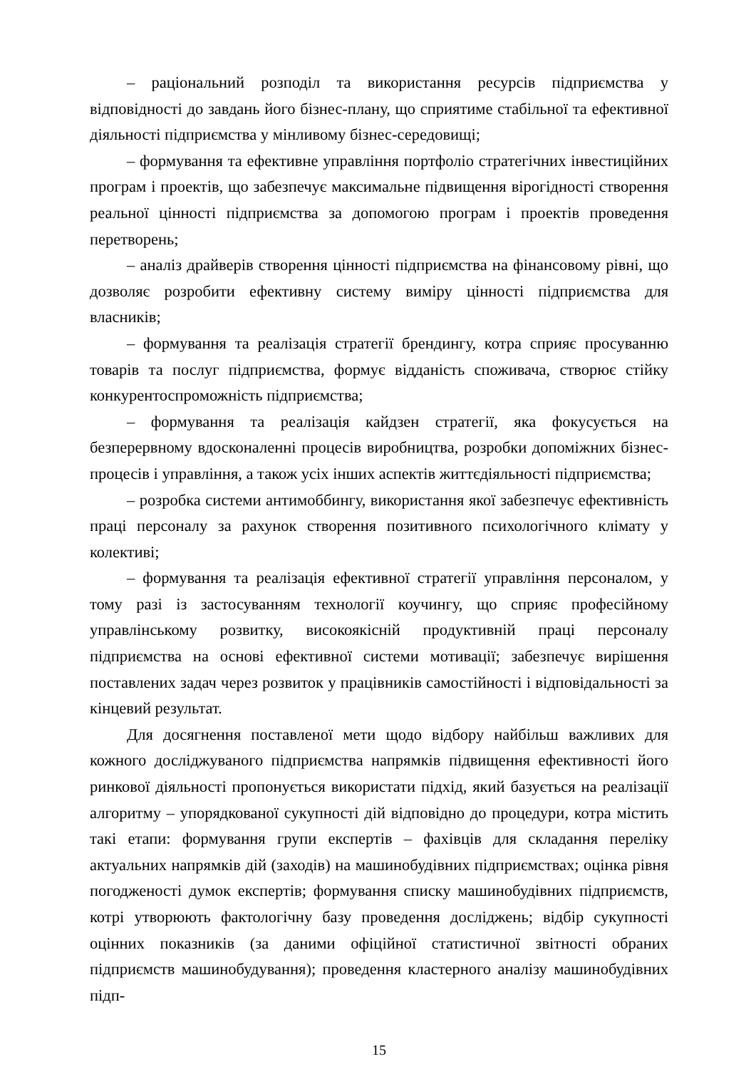– раціональний розподіл та використання ресурсів підприємства у відповідності до завдань його бізнес-плану, що сприятиме стабільної та ефективної діяльності підприємства у мінливому бізнес-середовищі;
– формування та ефективне управління портфоліо стратегічних інвестиційних програм і проектів, що забезпечує максимальне підвищення вірогідності створення реальної цінності підприємства за допомогою програм і проектів проведення перетворень;
– аналіз драйверів створення цінності підприємства на фінансовому рівні, що дозволяє розробити ефективну систему виміру цінності підприємства для власників;
– формування та реалізація стратегії брендингу, котра сприяє просуванню товарів та послуг підприємства, формує відданість споживача, створює стійку конкурентоспроможність підприємства;
– формування та реалізація кайдзен стратегії, яка фокусується на безперервному вдосконаленні процесів виробництва, розробки допоміжних бізнес-процесів і управління, а також усіх інших аспектів життєдіяльності підприємства;
– розробка системи антимоббингу, використання якої забезпечує ефективність праці персоналу за рахунок створення позитивного психологічного клімату у колективі;
– формування та реалізація ефективної стратегії управління персоналом, у тому разі із застосуванням технології коучингу, що сприяє професійному управлінському розвитку, високоякісній продуктивній праці персоналу підприємства на основі ефективної системи мотивації; забезпечує вирішення поставлених задач через розвиток у працівників самостійності і відповідальності за кінцевий результат.
Для досягнення поставленої мети щодо відбору найбільш важливих для кожного досліджуваного підприємства напрямків підвищення ефективності його ринкової діяльності пропонується використати підхід, який базується на реалізації алгоритму – упорядкованої сукупності дій відповідно до процедури, котра містить такі етапи: формування групи експертів – фахівців для складання переліку актуальних напрямків дій (заходів) на машинобудівних підприємствах; оцінка рівня погодженості думок експертів; формування списку машинобудівних підприємств, котрі утворюють фактологічну базу проведення досліджень; відбір сукупності оцінних показників (за даними офіційної статистичної звітності обраних підприємств машинобудування); проведення кластерного аналізу машинобудівних підп-
15